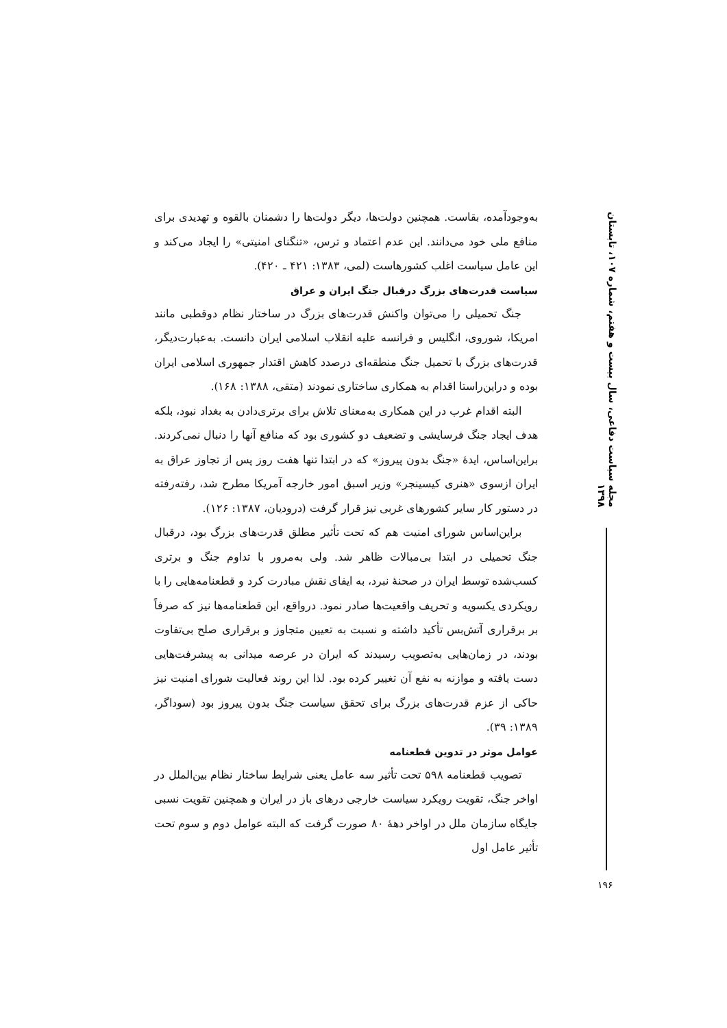مجله سیاست دفاعی، سال بیست و هفتم، شماره ۱۰۷، تابستان ۱۳۹۸
به‌وجودآمده، بقاست. همچنین دولت‌ها، دیگر دولت‌ها را دشمنان بالقوه و تهدیدی برای منافع ملی خود می‌دانند. این عدم اعتماد و ترس، «تنگنای امنیتی» را ایجاد می‌کند و این عامل سیاست اغلب کشورهاست (لمی، ۱۳۸۳: ۴۲۱ ـ ۴۲۰).
سیاست قدرت‌های بزرگ درقبال جنگ ایران و عراق
جنگ تحمیلی را می‌توان واکنش قدرت‌های بزرگ در ساختار نظام دوقطبی مانند امریکا، شوروی، انگلیس و فرانسه علیه انقلاب اسلامی ایران دانست. به‌عبارت‌دیگر، قدرت‌های بزرگ با تحمیل جنگ منطقه‌ای درصدد کاهش اقتدار جمهوری اسلامی ایران بوده و دراین‌راستا اقدام به همکاری ساختاری نمودند (متقی، ۱۳۸۸: ۱۶۸).
البته اقدام غرب در این همکاری به‌معنای تلاش برای برتری‌دادن به بغداد نبود، بلکه هدف ایجاد جنگ فرسایشی و تضعیف دو کشوری بود که منافع آنها را دنبال نمی‌کردند. براین‌اساس، ایدۀ «جنگ بدون پیروز» که در ابتدا تنها هفت روز پس از تجاوز عراق به ایران ازسوی «هنری کیسینجر» وزیر اسبق امور خارجه آمریکا مطرح شد، رفته‌رفته در دستور کار سایر کشورهای غربی نیز قرار گرفت (درودیان، ۱۳۸۷: ۱۲۶).
براین‌اساس شورای امنیت هم که تحت تأثیر مطلق قدرت‌های بزرگ بود، درقبال جنگ تحمیلی در ابتدا بی‌مبالات ظاهر شد. ولی به‌مرور با تداوم جنگ و برتری کسب‌شده توسط ایران در صحنۀ نبرد، به ایفای نقش مبادرت کرد و قطعنامه‌هایی را با رویکردی یکسویه و تحریف واقعیت‌ها صادر نمود. درواقع، این قطعنامه‌ها نیز که صرفاً بر برقراری آتش‌بس تأکید داشته و نسبت به تعیین متجاوز و برقراری صلح بی‌تفاوت بودند، در زمان‌هایی به‌تصویب رسیدند که ایران در عرصه میدانی به پیشرفت‌هایی دست یافته و موازنه به نفع آن تغییر کرده بود. لذا این روند فعالیت شورای امنیت نیز حاکی از عزم قدرت‌های بزرگ برای تحقق سیاست جنگ بدون پیروز بود (سوداگر، ۱۳۸۹: ۳۹).
عوامل موثر در تدوین قطعنامه
تصویب قطعنامه ۵۹۸ تحت تأثیر سه عامل یعنی شرایط ساختار نظام بین‌الملل در اواخر جنگ، تقویت رویکرد سیاست خارجی درهای باز در ایران و همچنین تقویت نسبی جایگاه سازمان ملل در اواخر دهۀ ۸۰ صورت گرفت که البته عوامل دوم و سوم تحت تأثیر عامل اول
۱۹۶